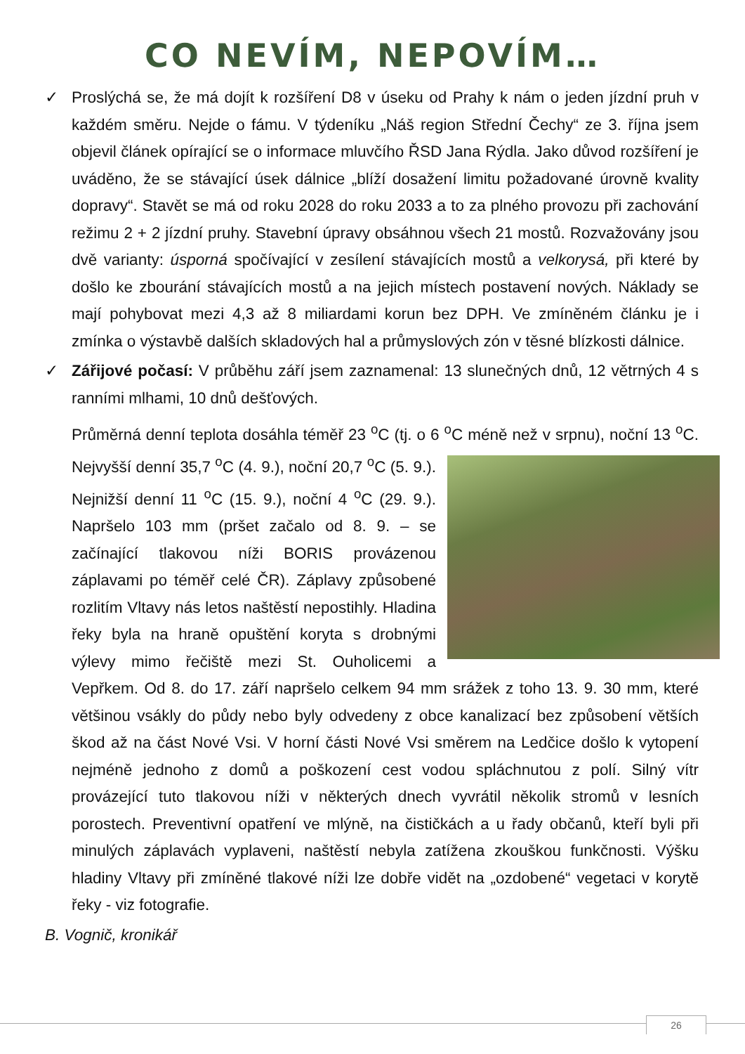CO NEVÍM, NEPOVÍM…
✓ Proslýchá se, že má dojít k rozšíření D8 v úseku od Prahy k nám o jeden jízdní pruh v každém směru. Nejde o fámu. V týdeníku „Náš region Střední Čechy“ ze 3. října jsem objevil článek opírající se o informace mluvčího ŘSD Jana Rýdla. Jako důvod rozšíření je uváděno, že se stávající úsek dálnice „blíží dosažení limitu požadované úrovně kvality dopravy“. Stavět se má od roku 2028 do roku 2033 a to za plného provozu při zachování režimu 2 + 2 jízdní pruhy. Stavební úpravy obsáhnou všech 21 mostů. Rozvažovány jsou dvě varianty: úsporná spočívající v zesílení stávajících mostů a velkorysá, při které by došlo ke zbourání stávajících mostů a na jejich místech postavení nových. Náklady se mají pohybovat mezi 4,3 až 8 miliardami korun bez DPH. Ve zmíněném článku je i zmínka o výstavbě dalších skladových hal a průmyslových zón v těsné blízkosti dálnice.
✓ Zářijové počasí: V průběhu září jsem zaznamenal: 13 slunečných dnů, 12 větrných 4 s ranními mlhami, 10 dnů dešťových.
Průměrná denní teplota dosáhla téměř 23 <sup>o</sup>C (tj. o 6 <sup>o</sup>C méně než v srpnu), noční 13 <sup>o</sup>C. Nejvyšší denní 35,7 <sup>o</sup>C (4. 9.), noční 20,7 <sup>o</sup>C (5. 9.). Nejnižší denní 11 <sup>o</sup>C (15. 9.), noční 4 <sup>o</sup>C (29. 9.). Napršelo 103 mm (pršet začalo od 8. 9. – se začínající tlakovou níži BORIS provázenou záplavami po téměř celé ČR). Záplavy způsobené rozlitím Vltavy nás letos naštěstí nepostihly. Hladina řeky byla na hraně opuštění koryta s drobnými výlevy mimo řečiště mezi St. Ouholicemi a Vepřkem. Od 8. do 17. září napršelo celkem 94 mm srážek z toho 13. 9. 30 mm, které většinou vsákly do půdy nebo byly odvedeny z obce kanalizací bez způsobení větších škod až na část Nové Vsi. V horní části Nové Vsi směrem na Ledčice došlo k vytopení nejméně jednoho z domů a poškození cest vodou spláchnutou z polí. Silný vítr provázející tuto tlakovou níži v některých dnech vyvrátil několik stromů v lesních porostech. Preventivní opatření ve mlýně, na čističkách a u řady občanů, kteří byli při minulých záplavách vyplaveni, naštěstí nebyla zatížena zkouškou funkčnosti. Výšku hladiny Vltavy při zmíněné tlakové níži lze dobře vidět na „ozdobené“ vegetaci v korytě řeky - viz fotografie.
B. Vognič, kronikář
26